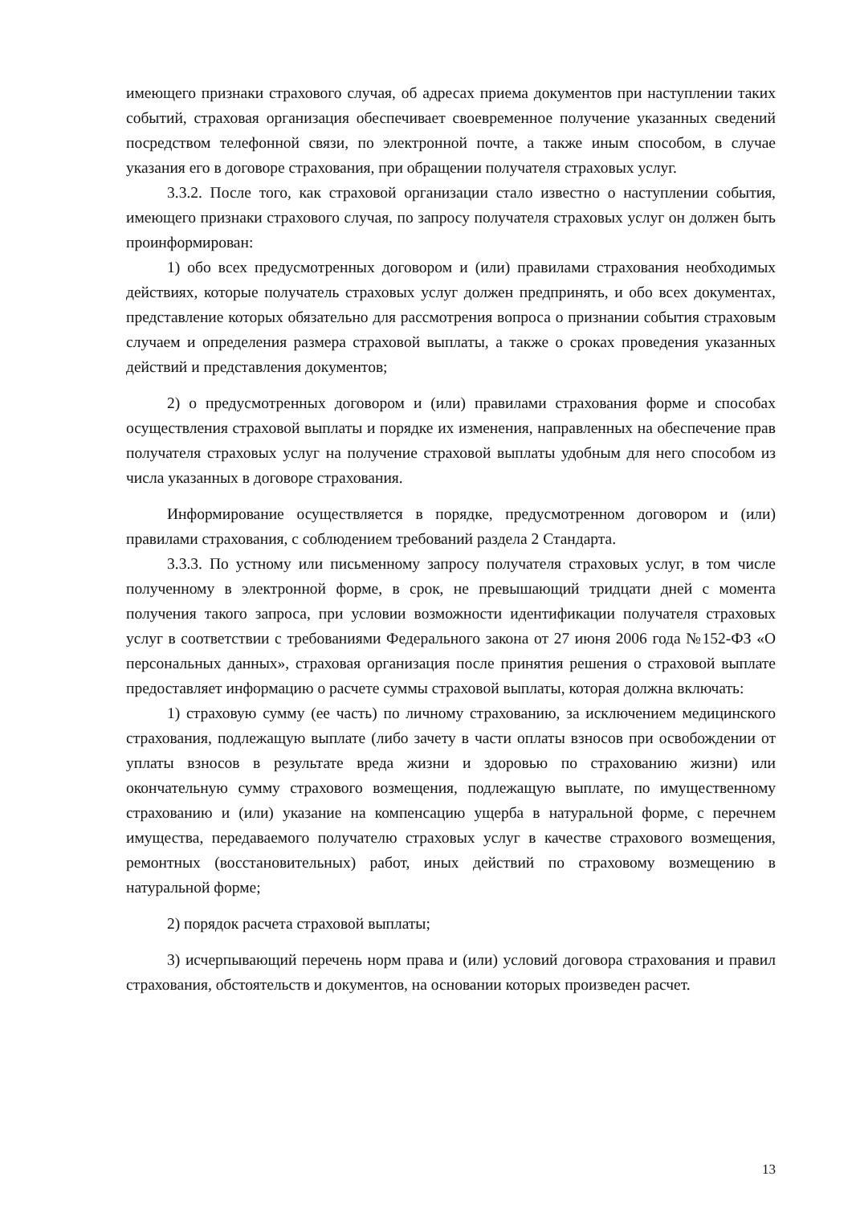имеющего признаки страхового случая, об адресах приема документов при наступлении таких событий, страховая организация обеспечивает своевременное получение указанных сведений посредством телефонной связи, по электронной почте, а также иным способом, в случае указания его в договоре страхования, при обращении получателя страховых услуг.
3.3.2. После того, как страховой организации стало известно о наступлении события, имеющего признаки страхового случая, по запросу получателя страховых услуг он должен быть проинформирован:
1) обо всех предусмотренных договором и (или) правилами страхования необходимых действиях, которые получатель страховых услуг должен предпринять, и обо всех документах, представление которых обязательно для рассмотрения вопроса о признании события страховым случаем и определения размера страховой выплаты, а также о сроках проведения указанных действий и представления документов;
2) о предусмотренных договором и (или) правилами страхования форме и способах осуществления страховой выплаты и порядке их изменения, направленных на обеспечение прав получателя страховых услуг на получение страховой выплаты удобным для него способом из числа указанных в договоре страхования.
Информирование осуществляется в порядке, предусмотренном договором и (или) правилами страхования, с соблюдением требований раздела 2 Стандарта.
3.3.3. По устному или письменному запросу получателя страховых услуг, в том числе полученному в электронной форме, в срок, не превышающий тридцати дней с момента получения такого запроса, при условии возможности идентификации получателя страховых услуг в соответствии с требованиями Федерального закона от 27 июня 2006 года №152-ФЗ «О персональных данных», страховая организация после принятия решения о страховой выплате предоставляет информацию о расчете суммы страховой выплаты, которая должна включать:
1) страховую сумму (ее часть) по личному страхованию, за исключением медицинского страхования, подлежащую выплате (либо зачету в части оплаты взносов при освобождении от уплаты взносов в результате вреда жизни и здоровью по страхованию жизни) или окончательную сумму страхового возмещения, подлежащую выплате, по имущественному страхованию и (или) указание на компенсацию ущерба в натуральной форме, с перечнем имущества, передаваемого получателю страховых услуг в качестве страхового возмещения, ремонтных (восстановительных) работ, иных действий по страховому возмещению в натуральной форме;
2) порядок расчета страховой выплаты;
3) исчерпывающий перечень норм права и (или) условий договора страхования и правил страхования, обстоятельств и документов, на основании которых произведен расчет.
13